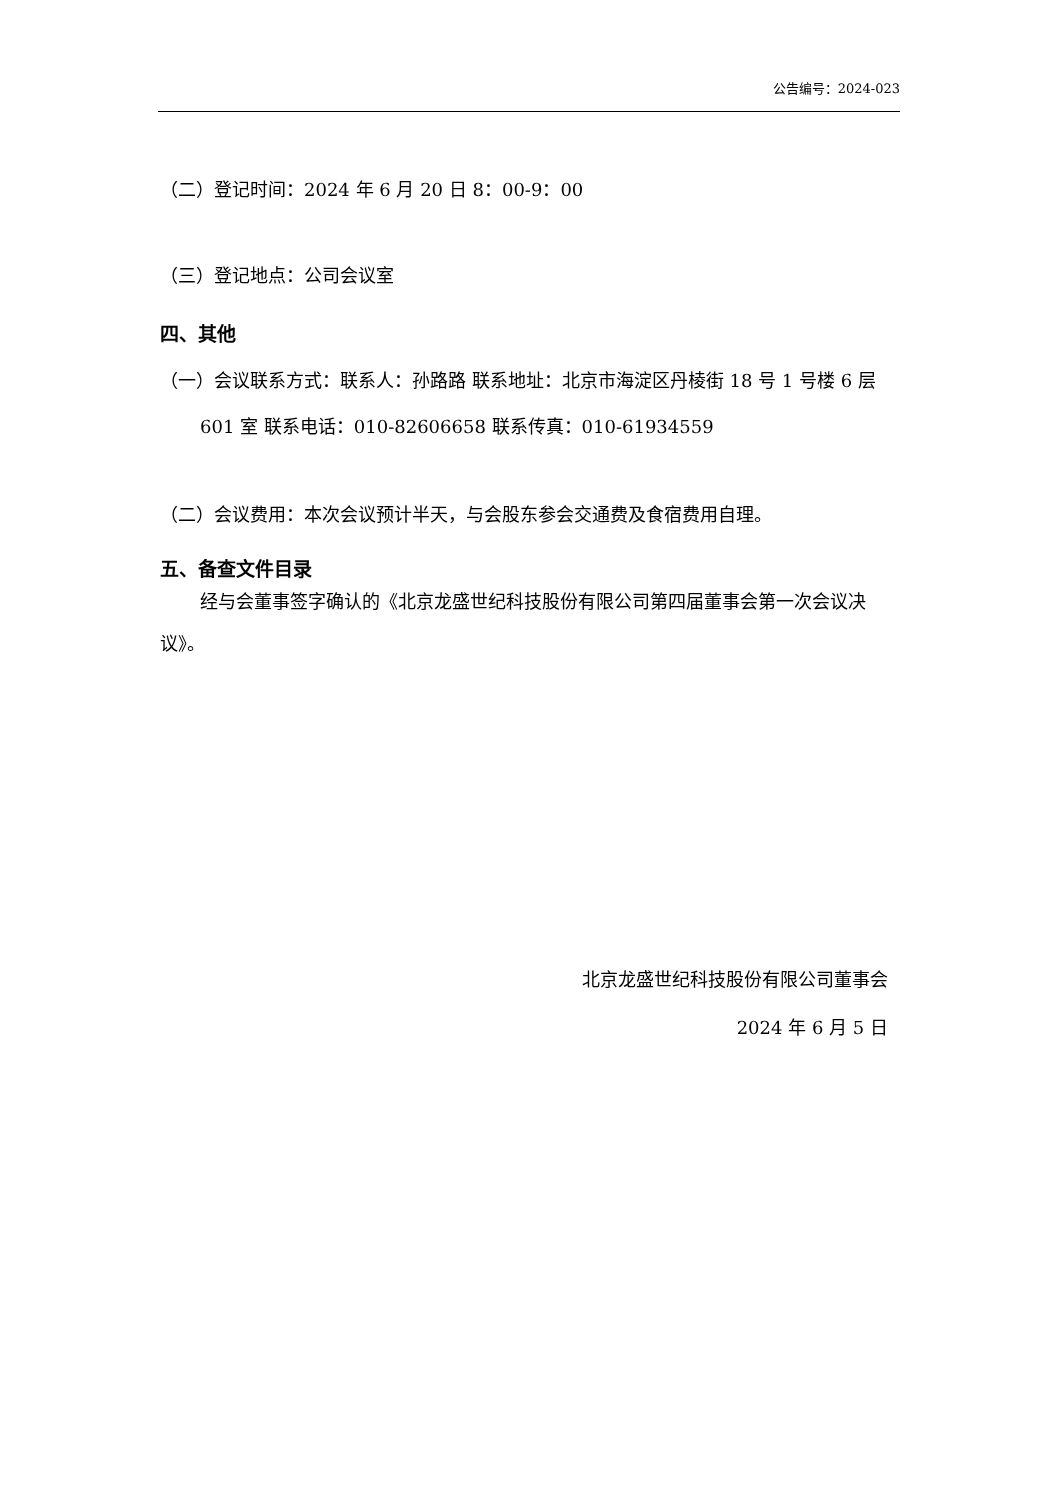公告编号：2024-023
（二）登记时间：2024 年 6 月 20 日 8：00-9：00
（三）登记地点：公司会议室
四、其他
（一）会议联系方式：联系人：孙路路 联系地址：北京市海淀区丹棱街 18 号 1 号楼 6 层 601 室 联系电话：010-82606658 联系传真：010-61934559
（二）会议费用：本次会议预计半天，与会股东参会交通费及食宿费用自理。
五、备查文件目录
经与会董事签字确认的《北京龙盛世纪科技股份有限公司第四届董事会第一次会议决议》。
北京龙盛世纪科技股份有限公司董事会
2024 年 6 月 5 日